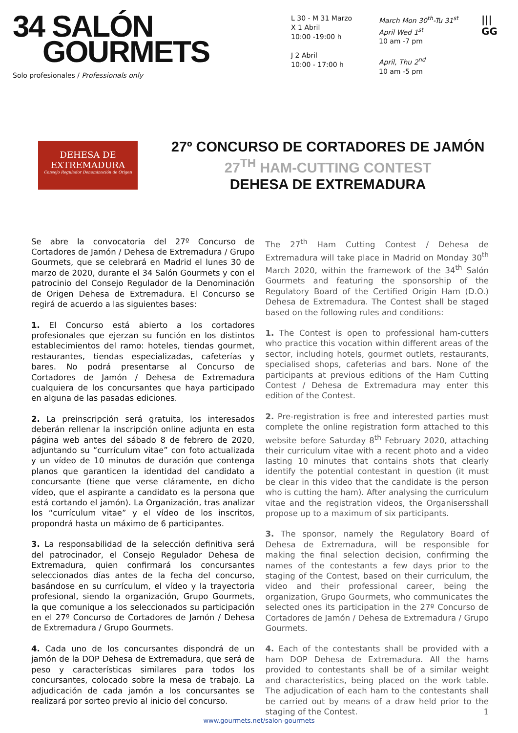34 SALÓN
GOURMETS
Solo profesionales / Professionals only
L 30 - M 31 Marzo
X 1 Abril
10:00 -19:00 h
J 2 Abril
10:00 - 17:00 h
March Mon 30<sup>th</sup>-Tu 31<sup>st</sup>
April Wed 1<sup>st</sup>
10 am -7 pm
April, Thu 2<sup>nd</sup>
10 am -5 pm
|||
GG
DEHESA DE
EXTREMADURA
Consejo Regulador Denominación de Origen
27º CONCURSO DE CORTADORES DE JAMÓN
27<sup>TH</sup> HAM-CUTTING CONTEST
DEHESA DE EXTREMADURA
Se abre la convocatoria del 27º Concurso de Cortadores de Jamón / Dehesa de Extremadura / Grupo Gourmets, que se celebrará en Madrid el lunes 30 de marzo de 2020, durante el 34 Salón Gourmets y con el patrocinio del Consejo Regulador de la Denominación de Origen Dehesa de Extremadura. El Concurso se regirá de acuerdo a las siguientes bases:
1. El Concurso está abierto a los cortadores profesionales que ejerzan su función en los distintos establecimientos del ramo: hoteles, tiendas gourmet, restaurantes, tiendas especializadas, cafeterías y bares. No podrá presentarse al Concurso de Cortadores de Jamón / Dehesa de Extremadura cualquiera de los concursantes que haya participado en alguna de las pasadas ediciones.
2. La preinscripción será gratuita, los interesados deberán rellenar la inscripción online adjunta en esta página web antes del sábado 8 de febrero de 2020, adjuntando su “currículum vitae” con foto actualizada y un vídeo de 10 minutos de duración que contenga planos que garanticen la identidad del candidato a concursante (tiene que verse cláramente, en dicho vídeo, que el aspirante a candidato es la persona que está cortando el jamón). La Organización, tras analizar los “currículum vitae” y el vídeo de los inscritos, propondrá hasta un máximo de 6 participantes.
3. La responsabilidad de la selección definitiva será del patrocinador, el Consejo Regulador Dehesa de Extremadura, quien confirmará los concursantes seleccionados días antes de la fecha del concurso, basándose en su currículum, el vídeo y la trayectoria profesional, siendo la organización, Grupo Gourmets, la que comunique a los seleccionados su participación en el 27º Concurso de Cortadores de Jamón / Dehesa de Extremadura / Grupo Gourmets.
4. Cada uno de los concursantes dispondrá de un jamón de la DOP Dehesa de Extremadura, que será de peso y características similares para todos los concursantes, colocado sobre la mesa de trabajo. La adjudicación de cada jamón a los concursantes se realizará por sorteo previo al inicio del concurso.
The 27<sup>th</sup> Ham Cutting Contest / Dehesa de Extremadura will take place in Madrid on Monday 30<sup>th</sup> March 2020, within the framework of the 34<sup>th</sup> Salón Gourmets and featuring the sponsorship of the Regulatory Board of the Certified Origin Ham (D.O.) Dehesa de Extremadura. The Contest shall be staged based on the following rules and conditions:
1. The Contest is open to professional ham-cutters who practice this vocation within different areas of the sector, including hotels, gourmet outlets, restaurants, specialised shops, cafeterias and bars. None of the participants at previous editions of the Ham Cutting Contest / Dehesa de Extremadura may enter this edition of the Contest.
2. Pre-registration is free and interested parties must complete the online registration form attached to this website before Saturday 8<sup>th</sup> February 2020, attaching their curriculum vitae with a recent photo and a video lasting 10 minutes that contains shots that clearly identify the potential contestant in question (it must be clear in this video that the candidate is the person who is cutting the ham). After analysing the curriculum vitae and the registration videos, the Organisersshall propose up to a maximum of six participants.
3. The sponsor, namely the Regulatory Board of Dehesa de Extremadura, will be responsible for making the final selection decision, confirming the names of the contestants a few days prior to the staging of the Contest, based on their curriculum, the video and their professional career, being the organization, Grupo Gourmets, who communicates the selected ones its participation in the 27º Concurso de Cortadores de Jamón / Dehesa de Extremadura / Grupo Gourmets.
4. Each of the contestants shall be provided with a ham DOP Dehesa de Extremadura. All the hams provided to contestants shall be of a similar weight and characteristics, being placed on the work table. The adjudication of each ham to the contestants shall be carried out by means of a draw held prior to the staging of the Contest. 1
www.gourmets.net/salon-gourmets